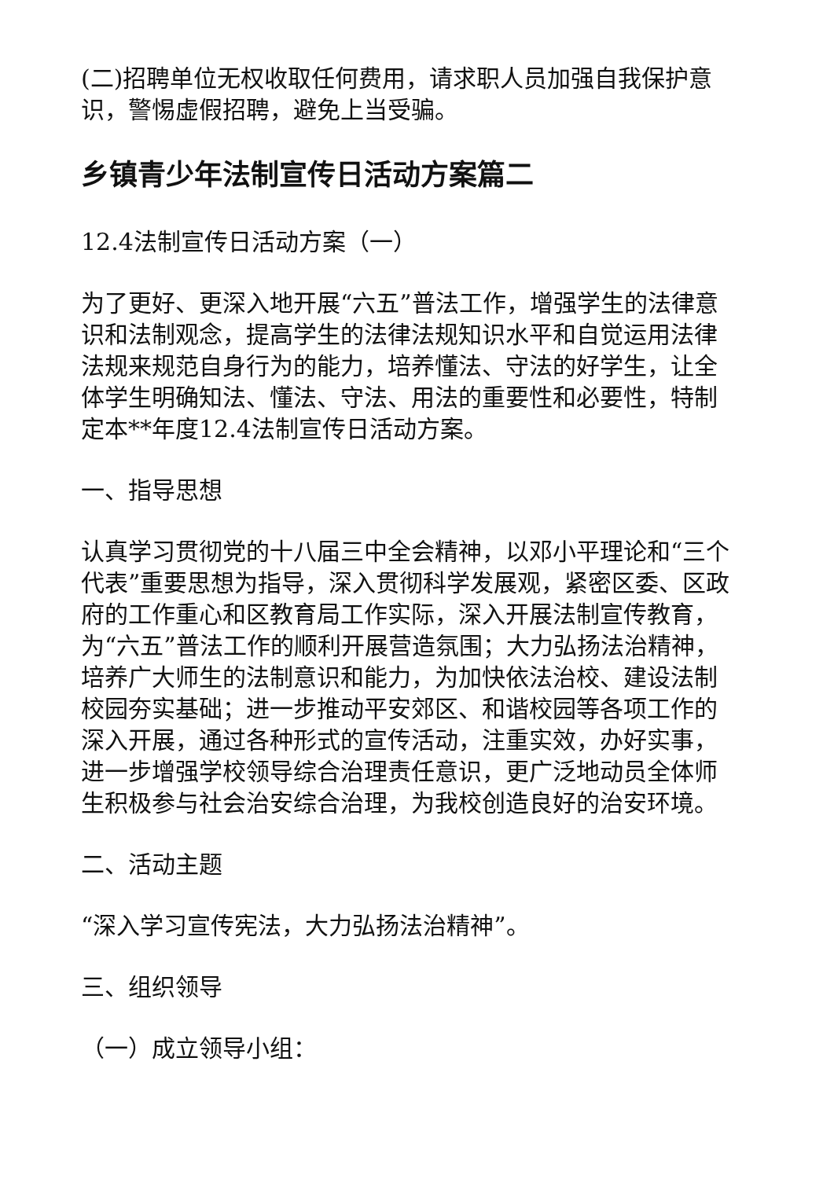(二)招聘单位无权收取任何费用，请求职人员加强自我保护意识，警惕虚假招聘，避免上当受骗。
乡镇青少年法制宣传日活动方案篇二
12.4法制宣传日活动方案（一）
为了更好、更深入地开展“六五”普法工作，增强学生的法律意识和法制观念，提高学生的法律法规知识水平和自觉运用法律法规来规范自身行为的能力，培养懂法、守法的好学生，让全体学生明确知法、懂法、守法、用法的重要性和必要性，特制定本**年度12.4法制宣传日活动方案。
一、指导思想
认真学习贯彻党的十八届三中全会精神，以邓小平理论和“三个代表”重要思想为指导，深入贯彻科学发展观，紧密区委、区政府的工作重心和区教育局工作实际，深入开展法制宣传教育，为“六五”普法工作的顺利开展营造氛围；大力弘扬法治精神，培养广大师生的法制意识和能力，为加快依法治校、建设法制校园夯实基础；进一步推动平安郊区、和谐校园等各项工作的深入开展，通过各种形式的宣传活动，注重实效，办好实事，进一步增强学校领导综合治理责任意识，更广泛地动员全体师生积极参与社会治安综合治理，为我校创造良好的治安环境。
二、活动主题
“深入学习宣传宪法，大力弘扬法治精神”。
三、组织领导
（一）成立领导小组：